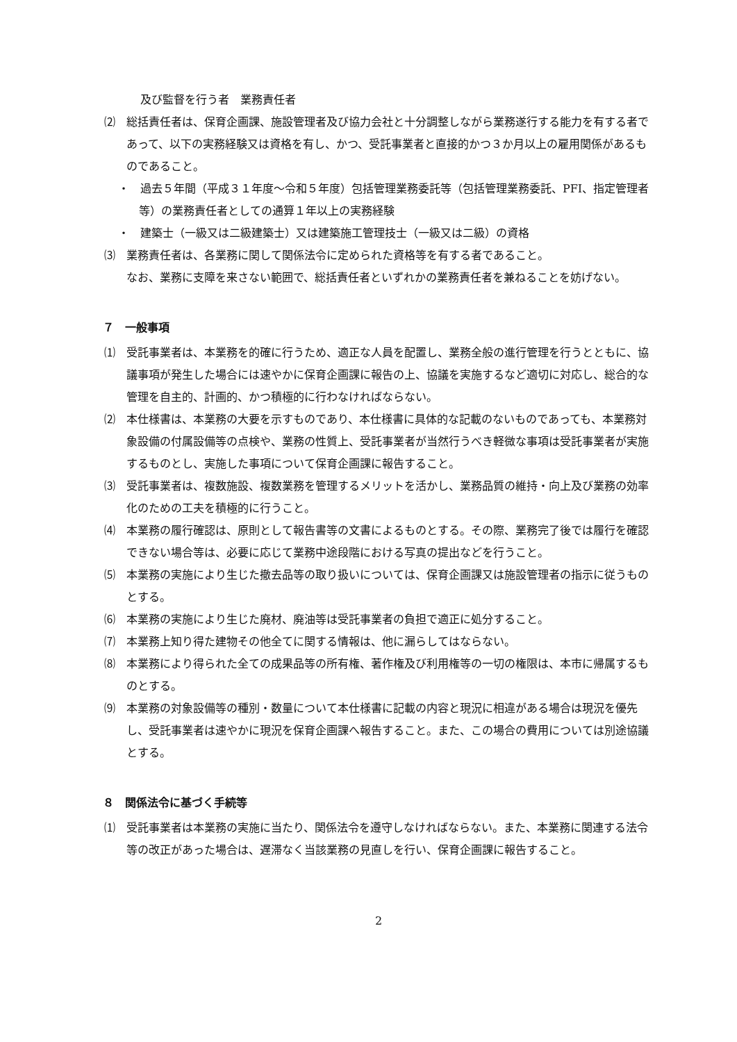及び監督を行う者　業務責任者
⑵　総括責任者は、保育企画課、施設管理者及び協力会社と十分調整しながら業務遂行する能力を有する者であって、以下の実務経験又は資格を有し、かつ、受託事業者と直接的かつ３か月以上の雇用関係があるものであること。
・　過去５年間（平成３１年度〜令和５年度）包括管理業務委託等（包括管理業務委託、PFI、指定管理者等）の業務責任者としての通算１年以上の実務経験
・　建築士（一級又は二級建築士）又は建築施工管理技士（一級又は二級）の資格
⑶　業務責任者は、各業務に関して関係法令に定められた資格等を有する者であること。
　　なお、業務に支障を来さない範囲で、総括責任者といずれかの業務責任者を兼ねることを妨げない。
７　一般事項
⑴　受託事業者は、本業務を的確に行うため、適正な人員を配置し、業務全般の進行管理を行うとともに、協議事項が発生した場合には速やかに保育企画課に報告の上、協議を実施するなど適切に対応し、総合的な管理を自主的、計画的、かつ積極的に行わなければならない。
⑵　本仕様書は、本業務の大要を示すものであり、本仕様書に具体的な記載のないものであっても、本業務対象設備の付属設備等の点検や、業務の性質上、受託事業者が当然行うべき軽微な事項は受託事業者が実施するものとし、実施した事項について保育企画課に報告すること。
⑶　受託事業者は、複数施設、複数業務を管理するメリットを活かし、業務品質の維持・向上及び業務の効率化のための工夫を積極的に行うこと。
⑷　本業務の履行確認は、原則として報告書等の文書によるものとする。その際、業務完了後では履行を確認できない場合等は、必要に応じて業務中途段階における写真の提出などを行うこと。
⑸　本業務の実施により生じた撤去品等の取り扱いについては、保育企画課又は施設管理者の指示に従うものとする。
⑹　本業務の実施により生じた廃材、廃油等は受託事業者の負担で適正に処分すること。
⑺　本業務上知り得た建物その他全てに関する情報は、他に漏らしてはならない。
⑻　本業務により得られた全ての成果品等の所有権、著作権及び利用権等の一切の権限は、本市に帰属するものとする。
⑼　本業務の対象設備等の種別・数量について本仕様書に記載の内容と現況に相違がある場合は現況を優先し、受託事業者は速やかに現況を保育企画課へ報告すること。また、この場合の費用については別途協議とする。
８　関係法令に基づく手続等
⑴　受託事業者は本業務の実施に当たり、関係法令を遵守しなければならない。また、本業務に関連する法令等の改正があった場合は、遅滞なく当該業務の見直しを行い、保育企画課に報告すること。
2